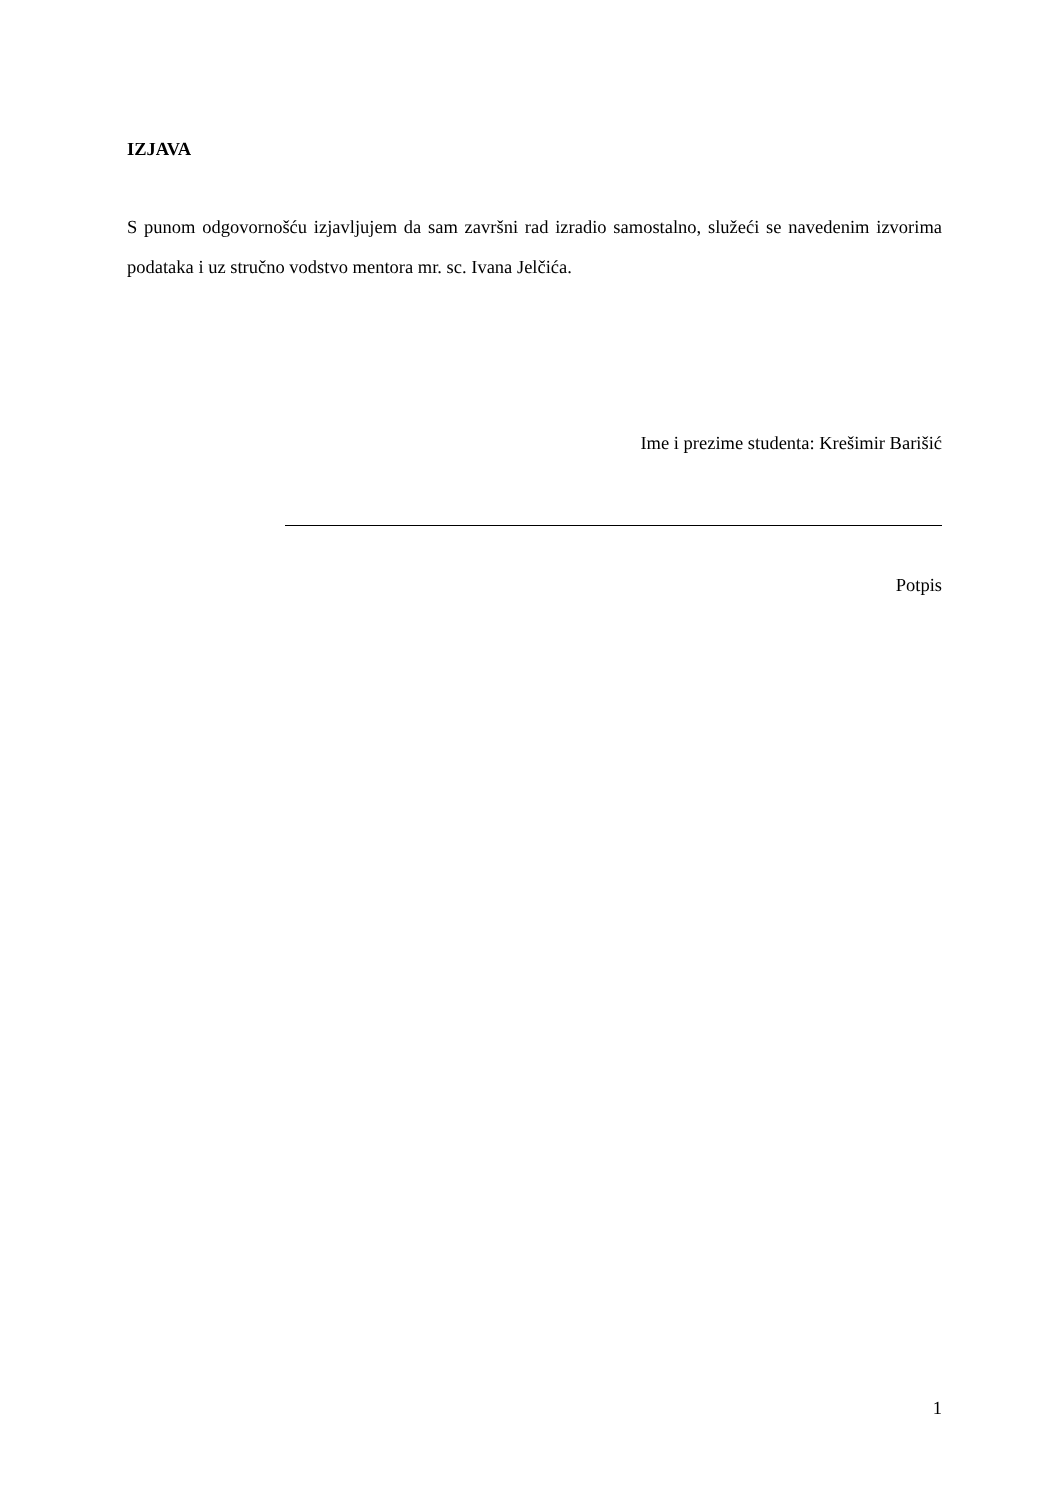IZJAVA
S punom odgovornošću izjavljujem da sam završni rad izradio samostalno, služeći se navedenim izvorima podataka i uz stručno vodstvo mentora mr. sc. Ivana Jelčića.
Ime i prezime studenta: Krešimir Barišić
Potpis
1